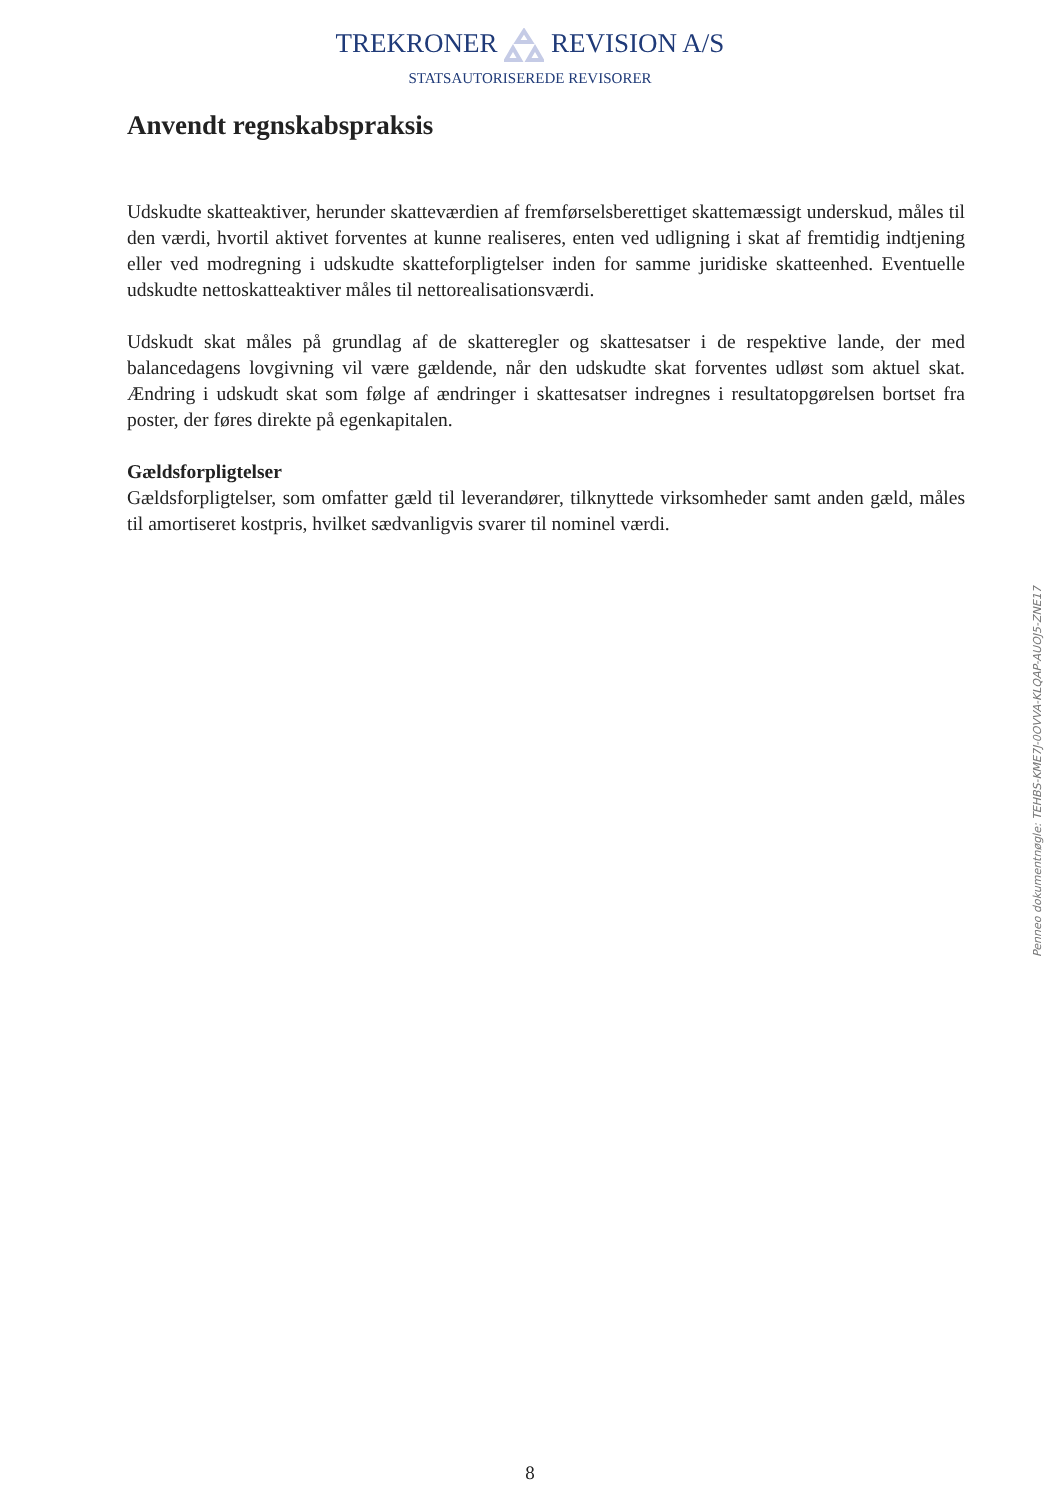TREKRONER REVISION A/S
STATSAUTORISEREDE REVISORER
Anvendt regnskabspraksis
Udskudte skatteaktiver, herunder skatteværdien af fremførselsberettiget skattemæssigt underskud, måles til den værdi, hvortil aktivet forventes at kunne realiseres, enten ved udligning i skat af fremtidig indtjening eller ved modregning i udskudte skatteforpligtelser inden for samme juridiske skatteenhed. Eventuelle udskudte nettoskatteaktiver måles til nettorealisationsværdi.
Udskudt skat måles på grundlag af de skatteregler og skattesatser i de respektive lande, der med balancedagens lovgivning vil være gældende, når den udskudte skat forventes udløst som aktuel skat. Ændring i udskudt skat som følge af ændringer i skattesatser indregnes i resultatopgørelsen bortset fra poster, der føres direkte på egenkapitalen.
Gældsforpligtelser
Gældsforpligtelser, som omfatter gæld til leverandører, tilknyttede virksomheder samt anden gæld, måles til amortiseret kostpris, hvilket sædvanligvis svarer til nominel værdi.
Penneo dokumentnøgle: TEHBS-KME7J-0OVVA-KLQAP-AUOJ5-ZNE17
8